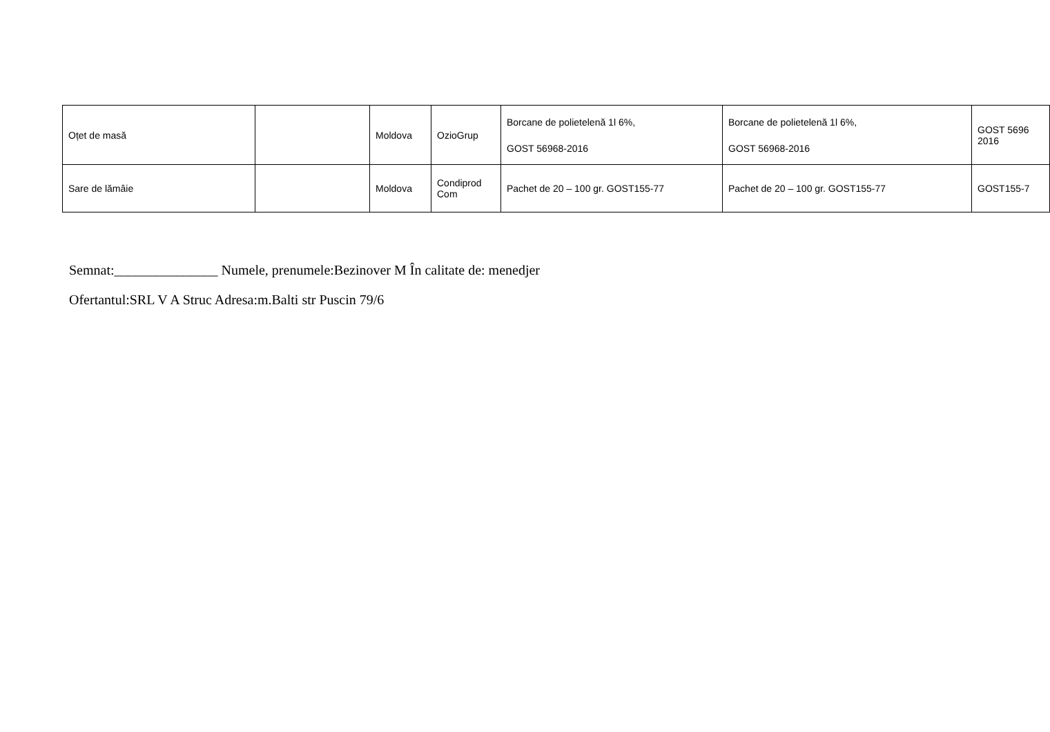| Oțet de masă | | Moldova | OzioGrup | Borcane de polietelenă 1l 6%, GOST 56968-2016 | Borcane de polietelenă 1l 6%, GOST 56968-2016 | GOST 5696 2016 |
| Sare de lămâie | | Moldova | Condiprod Com | Pachet de 20 – 100 gr. GOST155-77 | Pachet de 20 – 100 gr. GOST155-77 | GOST155-7 |
Semnat:_______________ Numele, prenumele:Bezinover M În calitate de: menedjer
Ofertantul:SRL V A Struc Adresa:m.Balti str Puscin 79/6